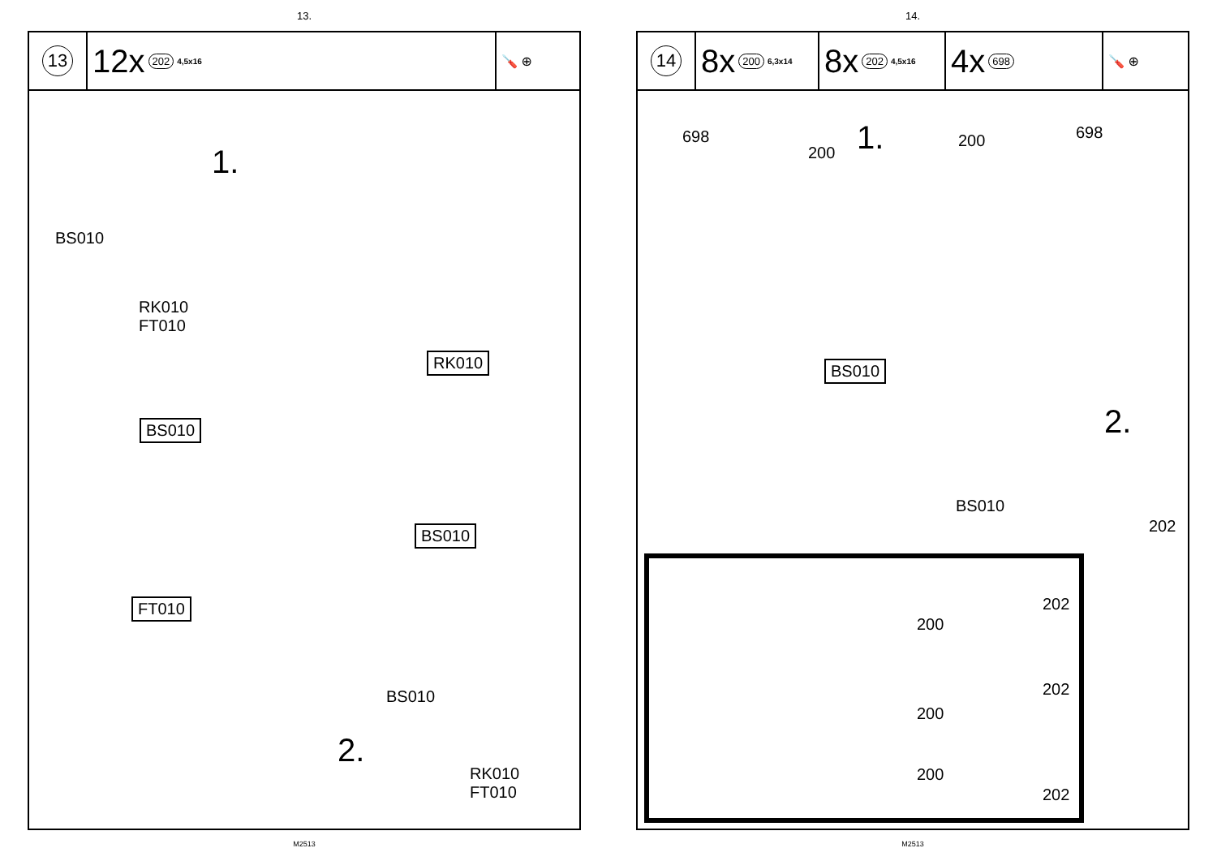13.
13
12x 202 4,5x16
🪛 ⊕
1.
BS010
RK010
FT010
RK010
BS010
BS010
FT010
BS010
2.
RK010
FT010
M2513
14.
14
8x 200 6,3x14
8x 202 4,5x16
4x 698
🪛 ⊕
698
200 1. 200 698
BS010
2.
BS010
202
200
202
200
202
200
202
M2513